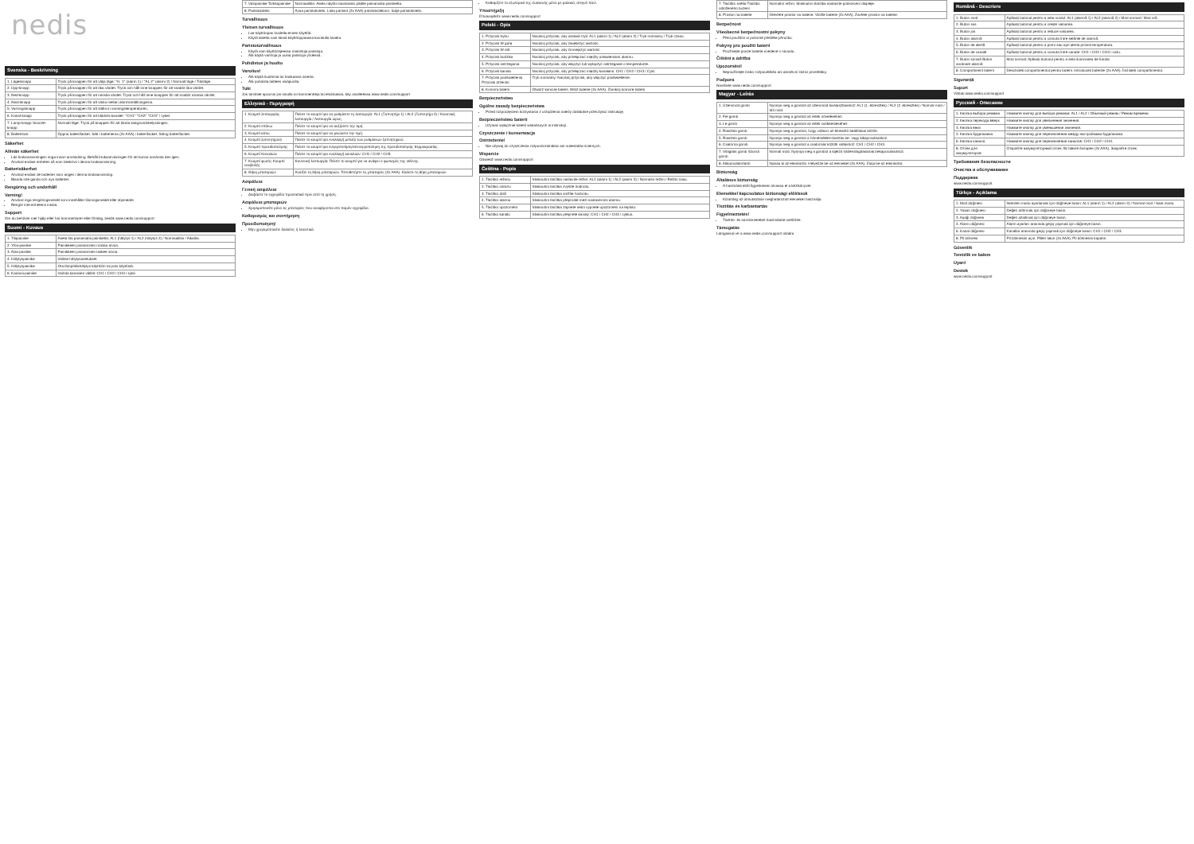nedis
Svenska - Beskrivning
| 1. Lägesknapp | Tryck på knappen för att välja läge: °H, 1° (alarm 1) / °AL 2° (alarm 2) / Normalt läge / Tidsläge. |
| 2. Upp-knapp | Tryck på knappen för att öka värdet. Tryck och håll inne knappen för att snabbt öka värdet. |
| 3. Ned-knapp | Tryck på knappen för att minska värdet. Tryck och håll inne knappen för att snabbt minska värdet. |
| 4. Alarmknapp | Tryck på knappen för att växla mellan alarminställningarna. |
| 5. Varningsknapp | Tryck på knappen för att ställa in varningstemperaturen. |
| 6. Kanal-knapp | Tryck på knappen för att bläddra kanaler: °CH1° °CH2° °CH3° / cykel. |
| 7. Lamp-knapp Snooze-knapp | Normalt läge: Tryck på knappen för att tända bakgrundsbelysningen. |
| 8. Batterilock | Öppna batterifacket. Sätt i batterierna (2x AAA) i batterifacket. Stäng batterifacket. |
Säkerhet
Allmän säkerhet
Läs bruksanvisningen noga innan användning. Behåll bruksanvisningen för att kunna använda den igen.
Använd endast enheten så som beskrivs i denna bruksanvisning.
Batterisäkerhet
Använd endast de batterier som anges i denna bruksanvisning.
Blanda inte gamla och nya batterier.
Rengöring och underhåll
Varning!
Använd inga rengöringsmedel som innehåller lösningsmedel eller slipmedel.
Rengör inte enhetens insida.
Support
Om du behöver mer hjälp eller har kommentarer eller förslag, besök www.nedis.com/support
Suomi - Kuvaus
| 1. Tilapainike | Aseta tila painamalla painiketta: AL1 (hälytys 1) / AL2 (hälytys 2) / Normaalitila / Aikatila. |
| 2. Ylös-painike | Painikkeen painaminen nostaa arvoa. |
| 3. Alas-painike | Painikkeen painaminen laskee arvoa. |
| 4. Hälytyspainike | Valitse hälytysasetukset. |
| 5. Hälytyspainike | Ota lämpötilahälytys käyttöön tai pois käytöstä. |
| 6. Kanava-painike | Vaihda kanavien välillä: CH1 / CH2 / CH3 / sykli. |
| 7. Valopainike Torkkupainike | Normaalitila: Aseta näytön taustavalo päälle painamalla painiketta. |
| 8. Paristokotelo | Avaa paristokotelo. Laita paristot (2x AAA) paristokoteloon. Sulje paristokotelo. |
Turvallisuus
Yleinen turvallisuus
Lue käyttöopas huolella ennen käyttöä.
Käytä laitetta vain tässä käyttöoppaassa kuvatulla tavalla.
Paristoturvallisuus
Käytä vain käyttöohjeessa mainittuja paristoja.
Älä käytä vanhoja ja uusia paristoja yhdessä.
Puhdistus ja huolto
Varoitus!
Älä käytä liuottimia tai hankaavia aineita.
Älä puhdista laitteen sisäpuolta.
Tuki
Jos tarvitset apua tai jos sinulla on kommentteja tai ehdotuksia, käy osoitteessa www.nedis.com/support
Ελληνικά - Περιγραφή
| 1. Κουμπί λειτουργίας | Πιέστε το κουμπί για να ρυθμίσετε τη λειτουργία: AL1 (Ξυπνητήρι 1) / AL2 (Ξυπνητήρι 2) / Κανονική λειτουργία / Λειτουργία ώρας. |
| 2. Κουμπί επάνω | Πιέστε το κουμπί για να αυξήσετε την τιμή. |
| 3. Κουμπί κάτω | Πιέστε το κουμπί για να μειώσετε την τιμή. |
| 4. Κουμπί ξυπνητηριού | Πιέστε το κουμπί για εναλλαγή μεταξύ των ρυθμίσεων ξυπνητηριού. |
| 5. Κουμπί προειδοποίησης | Πιέστε το κουμπί για ενεργοποίηση/απενεργοποίηση της προειδοποίησης θερμοκρασίας. |
| 6. Κουμπί Καναλιών | Πιέστε το κουμπί για εναλλαγή καναλιών: CH1 / CH2 / CH3. |
| 7. Κουμπί φωτός Κουμπί αναβολής | Κανονική λειτουργία: Πιέστε το κουμπί για να ανάψει ο φωτισμός της οθόνης. |
| 8. Θήκη μπαταριών | Ανοίξτε τη θήκη μπαταριών. Τοποθετήστε τις μπαταρίες (2x AAA). Κλείστε τη θήκη μπαταριών. |
Ασφάλεια
Γενική ασφάλεια
Διαβάστε το εγχειρίδιο προσεκτικά πριν από τη χρήση.
Ασφάλεια μπαταριών
Χρησιμοποιείτε μόνο τις μπαταρίες που αναφέρονται στο παρόν εγχειρίδιο.
Καθαρισμός και συντήρηση
Προειδοποίηση!
Μην χρησιμοποιείτε διαλύτες ή λειαντικά.
Καθαρίζετε το εξωτερικό της συσκευής μόνο με μαλακό, στεγνό πανί.
Υποστήριξη
Επισκεφθείτε www.nedis.com/support
Polski - Opis
| 1. Przycisk trybu | Naciśnij przycisk, aby ustawić tryb: AL1 (alarm 1) / AL2 (alarm 2) / Tryb normalny / Tryb czasu. |
| 2. Przycisk W górę | Naciśnij przycisk, aby zwiększyć wartość. |
| 3. Przycisk W dół | Naciśnij przycisk, aby zmniejszyć wartość. |
| 4. Przycisk budzika | Naciśnij przycisk, aby przełączać między ustawieniami alarmu. |
| 5. Przycisk ostrzegania | Naciśnij przycisk, aby włączyć lub wyłączyć ostrzeganie o temperaturze. |
| 6. Przycisk kanału | Naciśnij przycisk, aby przełączać między kanałami: CH1 / CH2 / CH3 / Cykl. |
| 7. Przycisk podświetlenia Przycisk drzemki | Tryb normalny: Naciśnij przycisk, aby włączyć podświetlenie. |
| 8. Komora baterii | Otwórz komorę baterii. Włóż baterie (2x AAA). Zamknij komorę baterii. |
Bezpieczeństwo
Ogólne zasady bezpieczeństwa
Przed rozpoczęciem korzystania z urządzenia należy dokładnie przeczytać instrukcję.
Bezpieczeństwo baterii
Używać wyłącznie baterii wskazanych w instrukcji.
Czyszczenie i konserwacja
Ostrzeżenie!
Nie używaj do czyszczenia rozpuszczalników ani materiałów ściernych.
Wsparcie
Odwiedź www.nedis.com/support
Čeština - Popis
| 1. Tlačítko režimu | Stisknutím tlačítka nastavíte režim: AL1 (alarm 1) / AL2 (alarm 2) / Normální režim / Režim času. |
| 2. Tlačítko nahoru | Stisknutím tlačítka zvýšíte hodnotu. |
| 3. Tlačítko dolů | Stisknutím tlačítka snížíte hodnotu. |
| 4. Tlačítko alarmu | Stisknutím tlačítka přepínáte mezi nastaveními alarmu. |
| 5. Tlačítko upozornění | Stisknutím tlačítka zapnete nebo vypnete upozornění na teplotu. |
| 6. Tlačítko kanálu | Stisknutím tlačítka přepnete kanály: CH1 / CH2 / CH3 / cyklus. |
| 7. Tlačítko světla Tlačítko odloženého buzení | Normální režim: Stisknutím tlačítka nastavíte podsvícení displeje. |
| 8. Prostor na baterie | Otevřete prostor na baterie. Vložte baterie (2x AAA). Zavřete prostor na baterie. |
Bezpečnost
Všeobecné bezpečnostní pokyny
Před použitím si pozorně přečtěte příručku.
Pokyny pro použití baterií
Používejte pouze baterie uvedené v návodu.
Čištění a údržba
Upozornění!
Nepoužívejte čisticí rozpouštědla ani abrazivní čisticí prostředky.
Podpora
Navštivte www.nedis.com/support
Magyar - Leírás
| 1. Üzemmód gomb | Nyomja meg a gombot az üzemmód kiválasztásához: AL1 (1. ébresztés) / AL2 (2. ébresztés) / Normál mód / Idő mód. |
| 2. Fel gomb | Nyomja meg a gombot az érték növeléséhez. |
| 3. Le gomb | Nyomja meg a gombot az érték csökkentéséhez. |
| 4. Riasztás gomb | Nyomja meg a gombot, hogy váltson az ébresztő beállításai között. |
| 5. Riasztás gomb | Nyomja meg a gombot a hőmérséklet-riasztás be- vagy kikapcsolásához. |
| 6. Csatorna gomb | Nyomja meg a gombot a csatornák közötti váltáshoz: CH1 / CH2 / CH3. |
| 7. Világítás gomb Szundi gomb | Normál mód: Nyomja meg a gombot a kijelző háttérvilágításának bekapcsolásához. |
| 8. Akkumulátortartó | Nyissa ki az elemtartót. Helyezze be az elemeket (2x AAA). Zárja be az elemtartót. |
Biztonság
Általános biztonság
A használat előtt figyelmesen olvassa el a kézikönyvet.
Elemekkel kapcsolatos biztonsági előírások
Kizárólag az útmutatóban meghatározott elemeket használja.
Tisztítás és karbantartás
Figyelmeztetés!
Tisztító- és súrolószereket használatát mellőzze.
Támogatás
Látogasson el a www.nedis.com/support oldalra
Română - Descriere
| 1. Buton mod | Apăsați butonul pentru a seta modul: AL1 (alarmă 1) / AL2 (alarmă 2) / Mod normal / Mod oră. |
| 2. Buton sus | Apăsați butonul pentru a crește valoarea. |
| 3. Buton jos | Apăsați butonul pentru a reduce valoarea. |
| 4. Buton alarmă | Apăsați butonul pentru a comuta între setările de alarmă. |
| 5. Buton de alertă | Apăsați butonul pentru a porni sau opri alerta privind temperatura. |
| 6. Buton de canale | Apăsați butonul pentru a comuta între canale: CH1 / CH2 / CH3 / ciclu. |
| 7. Buton lumină Buton amânare alarmă | Mod normal: Apăsați butonul pentru a seta iluminarea de fundal. |
| 8. Compartiment baterii | Deschideți compartimentul pentru baterii. Introduceți bateriile (2x AAA). Închideți compartimentul. |
Siguranță
Suport
Vizitați www.nedis.com/support
Русский - Описание
| 1. Кнопка выбора режима | Нажмите кнопку для выбора режима: AL1 / AL2 / Обычный режим / Режим времени. |
| 2. Кнопка перехода вверх | Нажмите кнопку для увеличения значения. |
| 3. Кнопка вниз | Нажмите кнопку для уменьшения значения. |
| 4. Кнопка будильника | Нажмите кнопку для переключения между настройками будильника. |
| 6. Кнопка канала | Нажмите кнопку для переключения каналов: CH1 / CH2 / CH3. |
| 8. Отсек для аккумуляторов | Откройте аккумуляторный отсек. Вставьте батареи (2x AAA). Закройте отсек. |
Требования безопасности
Очистка и обслуживание
Поддержка
www.nedis.com/support
Türkçe - Açıklama
| 1. Mod düğmesi | İstenilen modu ayarlamak için düğmeye basın: AL1 (alarm 1) / AL2 (alarm 2) / Normal mod / Saat modu. |
| 2. Yukarı düğmesi | Değeri arttırmak için düğmeye basın. |
| 3. Aşağı düğmesi | Değeri azaltmak için düğmeye basın. |
| 4. Alarm düğmesi | Alarm ayarları arasında geçiş yapmak için düğmeye basın. |
| 6. Kanal düğmesi | Kanallar arasında geçiş yapmak için düğmeye basın: CH1 / CH2 / CH3. |
| 8. Pil bölmesi | Pil bölmesini açın. Pilleri takın (2x AAA). Pil bölmesini kapatın. |
Güvenlik
Temizlik ve bakım
Uyarı!
Destek
www.nedis.com/support